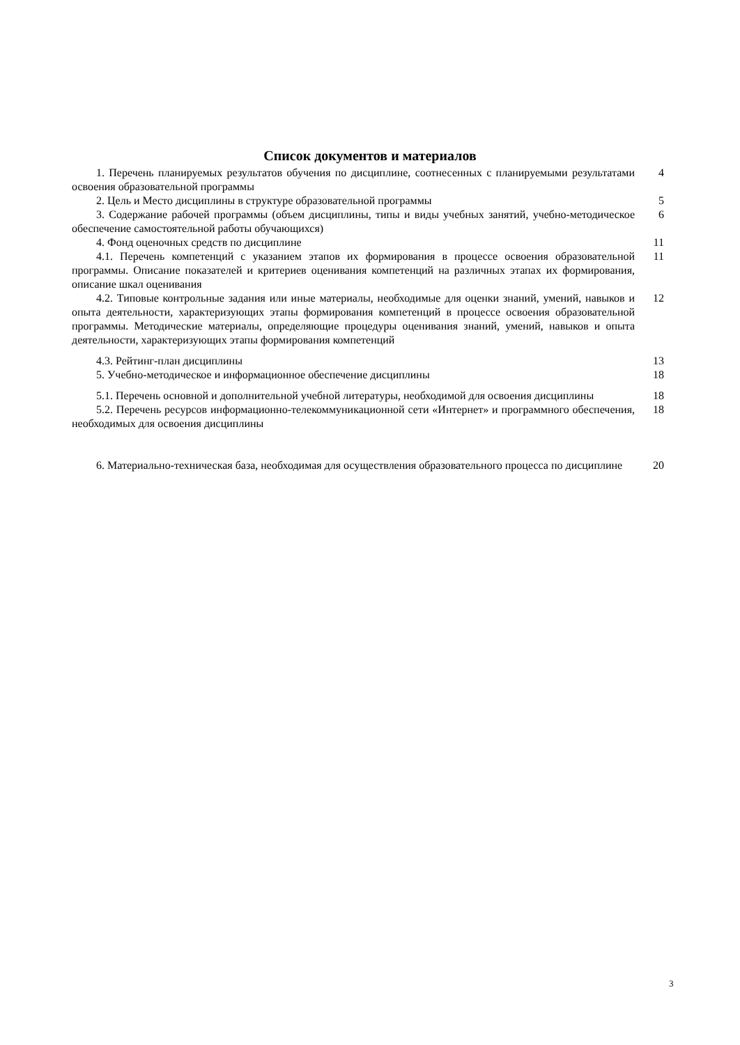Список документов и материалов
1. Перечень планируемых результатов обучения по дисциплине, соотнесенных с планируемыми результатами освоения образовательной программы
4
2. Цель и Место дисциплины в структуре образовательной программы 5
3. Содержание рабочей программы (объем дисциплины, типы и виды учебных занятий, учебно-методическое обеспечение самостоятельной работы обучающихся)
6
4. Фонд оценочных средств по дисциплине 11
4.1. Перечень компетенций с указанием этапов их формирования в процессе освоения образовательной программы. Описание показателей и критериев оценивания компетенций на различных этапах их формирования, описание шкал оценивания
11
4.2. Типовые контрольные задания или иные материалы, необходимые для оценки знаний, умений, навыков и опыта деятельности, характеризующих этапы формирования компетенций в процессе освоения образовательной программы. Методические материалы, определяющие процедуры оценивания знаний, умений, навыков и опыта деятельности, характеризующих этапы формирования компетенций
12
4.3. Рейтинг-план дисциплины 13
5. Учебно-методическое и информационное обеспечение дисциплины 18
5.1. Перечень основной и дополнительной учебной литературы, необходимой для освоения дисциплины
18
5.2. Перечень ресурсов информационно-телекоммуникационной сети «Интернет» и программного обеспечения, необходимых для освоения дисциплины
18
6. Материально-техническая база, необходимая для осуществления образовательного процесса по дисциплине
20
3